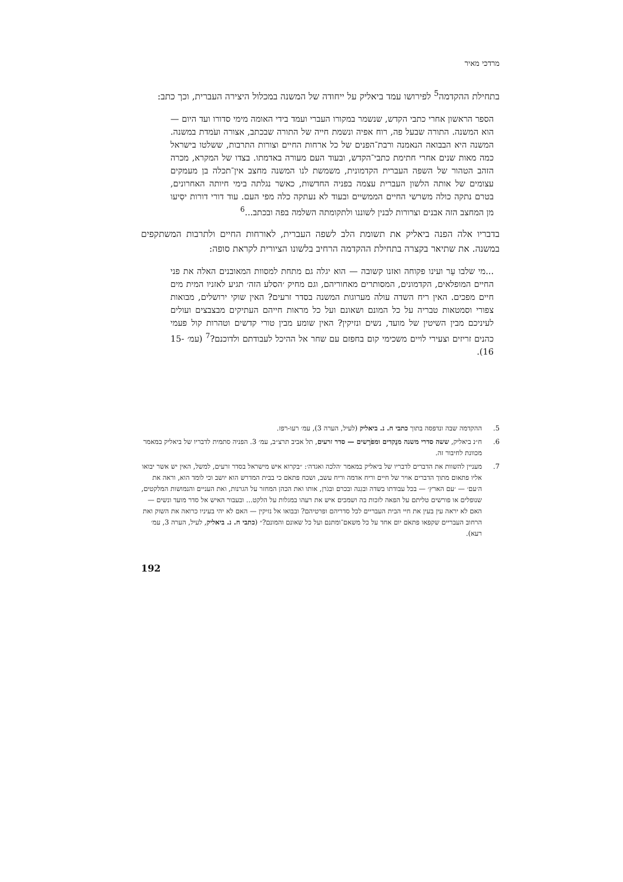מרדכי מאיר
בתחילת ההקדמה<sup>5</sup> לפירושו עמד ביאליק על ייחודה של המשנה במכלול היצירה העברית, וכך כתב:
הספר הראשון אחרי כתבי הקדש, שנשמר במקורו העברי ועמד בידי האומה מימי סדורו ועד היום — הוא המשנה. התורה שבעל פה, רוח אפיה ונשמת חייה של התורה שבכתב, אצורה ועֹמדת במשנה. המשנה היא הבבואה הנאמנה ורבת־הפנים של כל ארחות החיים וצורות התרבות, ששלטו בישראל כמה מאות שנים אחרי חתימת כתבי־הקדש, ובעוד העם מעורה באדמתו. בצדו של המקרא, מכרה הזהב הטהור של השפה העברית הקדמונית, משמשת לנו המשנה מחצב אין־תכלה בן מעמקים עצומים של אותה הלשון העברית עצמה בפניה החדשות, כאשר נגלתה בימי חיותה האחרונים, בטרם נתקה כולה משרשי החיים הממשיים ובעוד לא נעתקה כלה מפי העם. עוד דורי דורות יסִיעו מן המחצב הזה אבנים וצרורות לבנין לשוננו ולתקומתה השלמה בפה ובכתב...<sup>6</sup>
בדבריו אלה הפנה ביאליק את תשומת הלב לשפה העברית, לאורחות החיים ולתרבות המשתקפים במשנה. את שתיאר בקצרה בתחילת ההקדמה הרחיב בלשונו הציורית לקראת סופה:
...מי שלבו עֵר ועינו פקוחה ואזנו קשובה — הוא יגלה גם מתחת למסוות המאובנים האלה את פני החיים המופלאים, הקדמונים, המסותרים מאחוריהם, וגם מחיק ׳הסלע הזה׳ תגיע לאזניו המית מים חיים מפכים. האין ריח השדה עולה מערוגות המשנה בסדר זרעים? האין שוקי ירושלים, מבואות צפורי וסמטאות טבריה על כל המונם ושאונם ועל כל מראות חייהם העתיקים מבצבצים ועולים לעיניכם מבין השיטין של מועד, נשים ונזיקין? האין שומע מבין טורי קדשים וטהרות קול פעמי כהנים זריזים וצעירי לויים משכימי קום בחפזם עם שחר אל ההיכל לעבודתם ולדוכנם?<sup>7</sup> (עמ׳ 15-16).
5. ההקדמה שבה ונדפסה בתוך כתבי ח. נ. ביאליק (לעיל, הערה 3), עמ׳ רעו-רפז.
6. ח״נ ביאליק, ששה סדרי משנה מנֻקדים ומפֹרָשים — סדר זרעים, תל אביב תרצ״ב, עמ׳ 3. הפניה סתמית לדבריו של ביאליק במאמר מכוונת לחיבור זה.
7. מעניין להשוות את הדברים לדבריו של ביאליק במאמר ׳הלכה ואגדה׳: ״בקרוא איש מישראל בסדר זרעים, למשל, האין יש אשר יבואו אליו פתאום מתוך הדברים אויר של חיים וריח אדמה וריח עשב, ושכח פתאֹם כי בבית המדרש הוא יושב וכי לומד הוא, וראה את ה׳עם׳ — ׳עם הארץ׳ — בכל עבודתו בשדה ובגִנה ובכרם ובגֹרן, אותו ואת הכהן המחזר על הגרנות, ואת העניים והנמושות המלקטים, שנופלים או פורשים טליתם על הפאה לזכות בה ושמכים איש את רעהו במגלות על הלקט... ובעבור האיש אל סדר מועד ונשים — האם לא יראה עין בעין את חיי הבית העבריים לכל סדריהם ופרטיהם? ובבואו אל נזיקין — האם לא יהי בעיניו כרואה את השוק ואת הרחוב העבריים שקפאו פתאֹם יום אחד על כל משאם־ומתנם ועל כל שאונם והמונם?״ (כתבי ח. נ. ביאליק, לעיל, הערה 3, עמ׳ רעא).
192